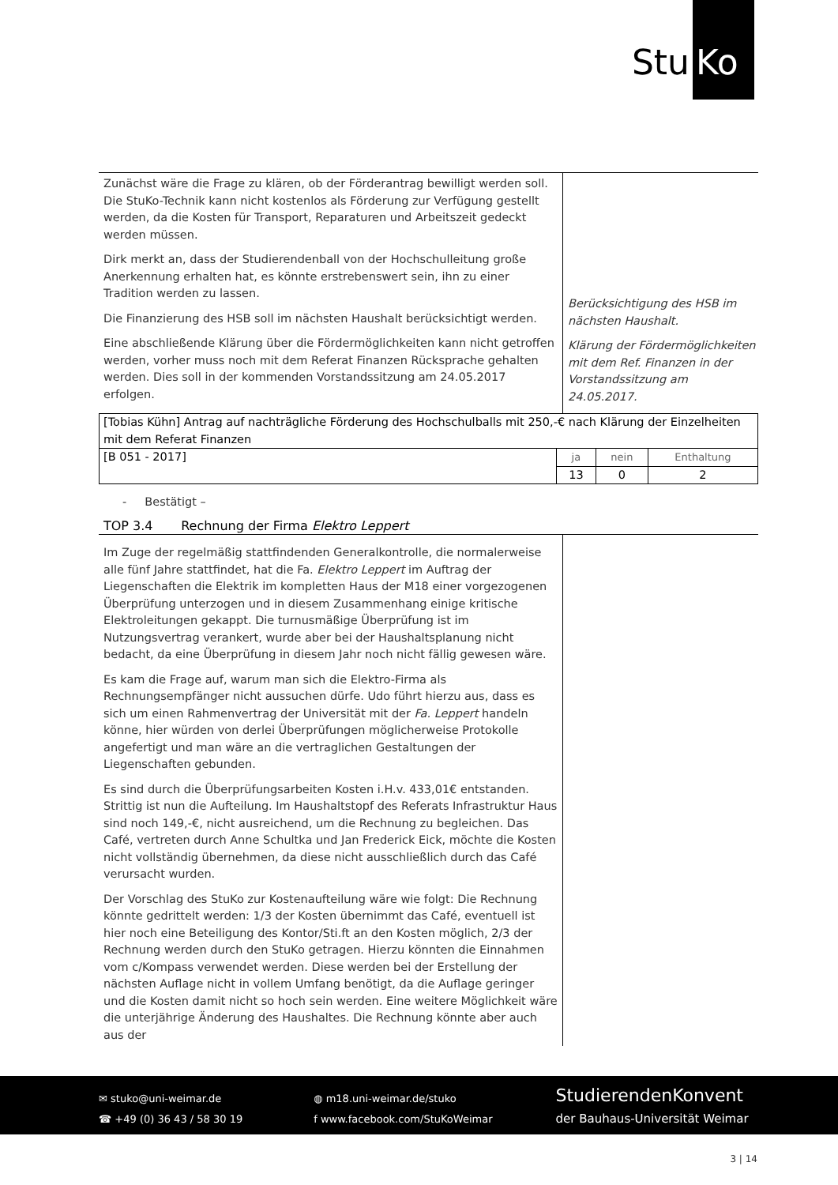Stu Ko
Zunächst wäre die Frage zu klären, ob der Förderantrag bewilligt werden soll. Die StuKo-Technik kann nicht kostenlos als Förderung zur Verfügung gestellt werden, da die Kosten für Transport, Reparaturen und Arbeitszeit gedeckt werden müssen.
Dirk merkt an, dass der Studierendenball von der Hochschulleitung große Anerkennung erhalten hat, es könnte erstrebenswert sein, ihn zu einer Tradition werden zu lassen.
Die Finanzierung des HSB soll im nächsten Haushalt berücksichtigt werden.
Eine abschließende Klärung über die Fördermöglichkeiten kann nicht getroffen werden, vorher muss noch mit dem Referat Finanzen Rücksprache gehalten werden. Dies soll in der kommenden Vorstandssitzung am 24.05.2017 erfolgen.
Berücksichtigung des HSB im nächsten Haushalt.
Klärung der Fördermöglichkeiten mit dem Ref. Finanzen in der Vorstandssitzung am 24.05.2017.
| [Tobias Kühn] Antrag auf nachträgliche Förderung des Hochschulballs mit 250,-€ nach Klärung der Einzelheiten mit dem Referat Finanzen | | | |
| [B 051 - 2017] | ja | nein | Enthaltung |
| | 13 | 0 | 2 |
- Bestätigt –
TOP 3.4 Rechnung der Firma Elektro Leppert
Im Zuge der regelmäßig stattfindenden Generalkontrolle, die normalerweise alle fünf Jahre stattfindet, hat die Fa. Elektro Leppert im Auftrag der Liegenschaften die Elektrik im kompletten Haus der M18 einer vorgezogenen Überprüfung unterzogen und in diesem Zusammenhang einige kritische Elektroleitungen gekappt. Die turnusmäßige Überprüfung ist im Nutzungsvertrag verankert, wurde aber bei der Haushaltsplanung nicht bedacht, da eine Überprüfung in diesem Jahr noch nicht fällig gewesen wäre.
Es kam die Frage auf, warum man sich die Elektro-Firma als Rechnungsempfänger nicht aussuchen dürfe. Udo führt hierzu aus, dass es sich um einen Rahmenvertrag der Universität mit der Fa. Leppert handeln könne, hier würden von derlei Überprüfungen möglicherweise Protokolle angefertigt und man wäre an die vertraglichen Gestaltungen der Liegenschaften gebunden.
Es sind durch die Überprüfungsarbeiten Kosten i.H.v. 433,01€ entstanden. Strittig ist nun die Aufteilung. Im Haushaltstopf des Referats Infrastruktur Haus sind noch 149,-€, nicht ausreichend, um die Rechnung zu begleichen. Das Café, vertreten durch Anne Schultka und Jan Frederick Eick, möchte die Kosten nicht vollständig übernehmen, da diese nicht ausschließlich durch das Café verursacht wurden.
Der Vorschlag des StuKo zur Kostenaufteilung wäre wie folgt: Die Rechnung könnte gedrittelt werden: 1/3 der Kosten übernimmt das Café, eventuell ist hier noch eine Beteiligung des Kontor/Sti.ft an den Kosten möglich, 2/3 der Rechnung werden durch den StuKo getragen. Hierzu könnten die Einnahmen vom c/Kompass verwendet werden. Diese werden bei der Erstellung der nächsten Auflage nicht in vollem Umfang benötigt, da die Auflage geringer und die Kosten damit nicht so hoch sein werden. Eine weitere Möglichkeit wäre die unterjährige Änderung des Haushaltes. Die Rechnung könnte aber auch aus der
✉ stuko@uni-weimar.de
☎ +49 (0) 36 43 / 58 30 19
◍ m18.uni-weimar.de/stuko
f www.facebook.com/StuKoWeimar
StudierendenKonvent
der Bauhaus-Universität Weimar
3 | 14